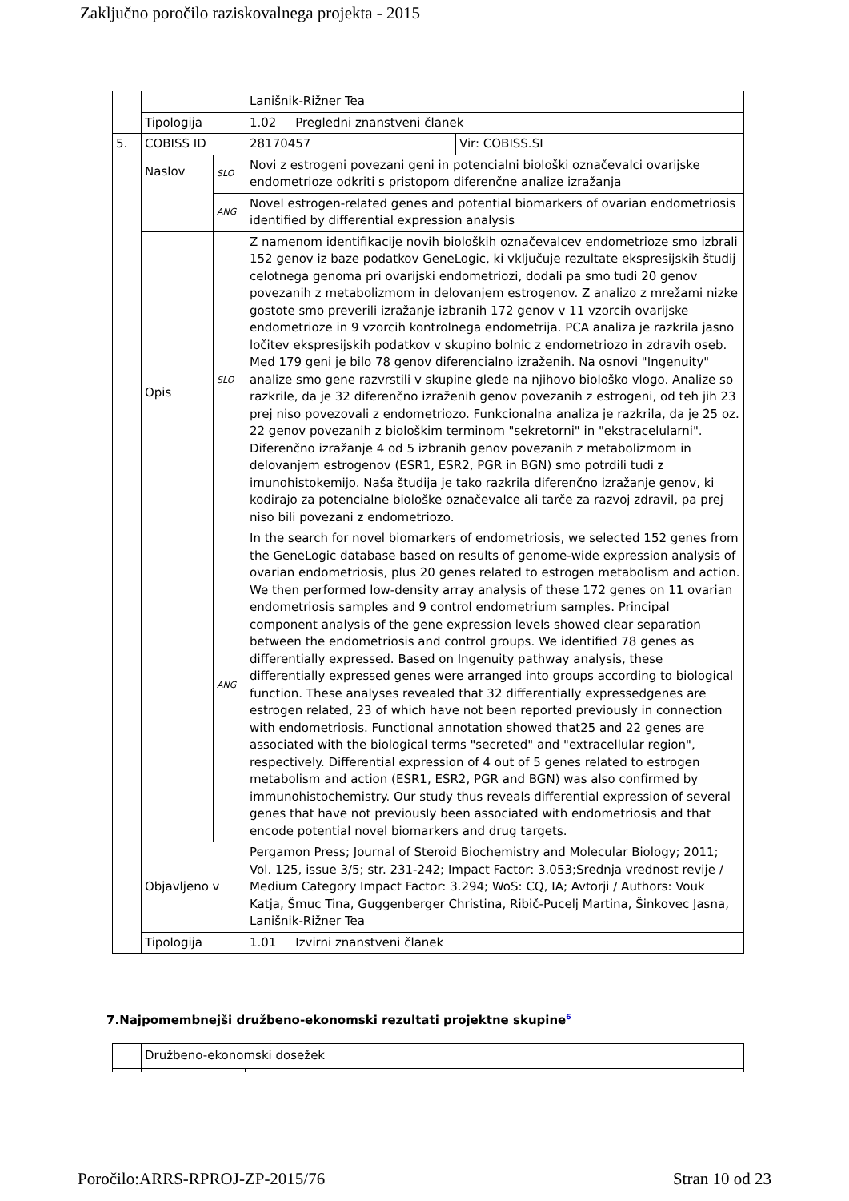Zaključno poročilo raziskovalnega projekta - 2015
| | | | Lanišnik-Rižner Tea | |
| | Tipologija | | 1.02 Pregledni znanstveni članek | |
| 5. | COBISS ID | | 28170457 | Vir: COBISS.SI |
| | Naslov | SLO | Novi z estrogeni povezani geni in potencialni biološki označevalci ovarijske endometrioze odkriti s pristopom diferenčne analize izražanja | |
| | | ANG | Novel estrogen-related genes and potential biomarkers of ovarian endometriosis identified by differential expression analysis | |
| | Opis | SLO | Z namenom identifikacije novih bioloških označevalcev endometrioze smo izbrali 152 genov iz baze podatkov GeneLogic, ki vključuje rezultate ekspresijskih študij celotnega genoma pri ovarijski endometriozi, dodali pa smo tudi 20 genov povezanih z metabolizmom in delovanjem estrogenov. Z analizo z mrežami nizke gostote smo preverili izražanje izbranih 172 genov v 11 vzorcih ovarijske endometrioze in 9 vzorcih kontrolnega endometrija. PCA analiza je razkrila jasno ločitev ekspresijskih podatkov v skupino bolnic z endometriozo in zdravih oseb. Med 179 geni je bilo 78 genov diferencialno izraženih. Na osnovi "Ingenuity" analize smo gene razvrstili v skupine glede na njihovo biološko vlogo. Analize so razkrile, da je 32 diferenčno izraženih genov povezanih z estrogeni, od teh jih 23 prej niso povezovali z endometriozo. Funkcionalna analiza je razkrila, da je 25 oz. 22 genov povezanih z biološkim terminom "sekretorni" in "ekstracelularni". Diferenčno izražanje 4 od 5 izbranih genov povezanih z metabolizmom in delovanjem estrogenov (ESR1, ESR2, PGR in BGN) smo potrdili tudi z imunohistokemijo. Naša študija je tako razkrila diferenčno izražanje genov, ki kodirajo za potencialne biološke označevalce ali tarče za razvoj zdravil, pa prej niso bili povezani z endometriozo. | |
| | | ANG | In the search for novel biomarkers of endometriosis, we selected 152 genes from the GeneLogic database based on results of genome-wide expression analysis of ovarian endometriosis, plus 20 genes related to estrogen metabolism and action. We then performed low-density array analysis of these 172 genes on 11 ovarian endometriosis samples and 9 control endometrium samples. Principal component analysis of the gene expression levels showed clear separation between the endometriosis and control groups. We identified 78 genes as differentially expressed. Based on Ingenuity pathway analysis, these differentially expressed genes were arranged into groups according to biological function. These analyses revealed that 32 differentially expressedgenes are estrogen related, 23 of which have not been reported previously in connection with endometriosis. Functional annotation showed that25 and 22 genes are associated with the biological terms "secreted" and "extracellular region", respectively. Differential expression of 4 out of 5 genes related to estrogen metabolism and action (ESR1, ESR2, PGR and BGN) was also confirmed by immunohistochemistry. Our study thus reveals differential expression of several genes that have not previously been associated with endometriosis and that encode potential novel biomarkers and drug targets. | |
| | Objavljeno v | | Pergamon Press; Journal of Steroid Biochemistry and Molecular Biology; 2011; Vol. 125, issue 3/5; str. 231-242; Impact Factor: 3.053;Srednja vrednost revije / Medium Category Impact Factor: 3.294; WoS: CQ, IA; Avtorji / Authors: Vouk Katja, Šmuc Tina, Guggenberger Christina, Ribič-Pucelj Martina, Šinkovec Jasna, Lanišnik-Rižner Tea | |
| | Tipologija | | 1.01 Izvirni znanstveni članek | |
7.Najpomembnejši družbeno-ekonomski rezultati projektne skupine<sup>6</sup>
| | Družbeno-ekonomski dosežek | | |
Poročilo:ARRS-RPROJ-ZP-2015/76 Stran 10 od 23